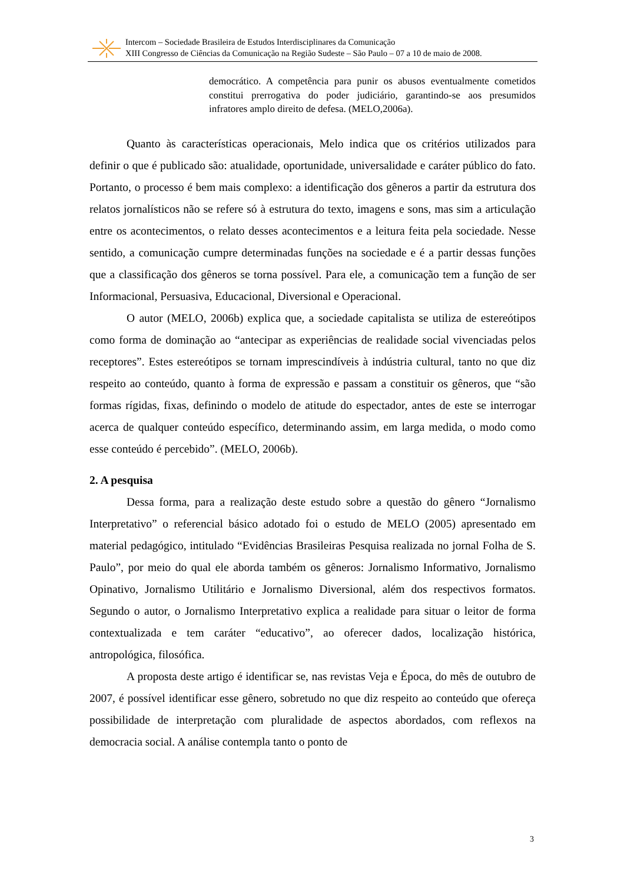Intercom – Sociedade Brasileira de Estudos Interdisciplinares da Comunicação
XIII Congresso de Ciências da Comunicação na Região Sudeste – São Paulo – 07 a 10 de maio de 2008.
democrático. A competência para punir os abusos eventualmente cometidos constitui prerrogativa do poder judiciário, garantindo-se aos presumidos infratores amplo direito de defesa. (MELO,2006a).
Quanto às características operacionais, Melo indica que os critérios utilizados para definir o que é publicado são: atualidade, oportunidade, universalidade e caráter público do fato. Portanto, o processo é bem mais complexo: a identificação dos gêneros a partir da estrutura dos relatos jornalísticos não se refere só à estrutura do texto, imagens e sons, mas sim a articulação entre os acontecimentos, o relato desses acontecimentos e a leitura feita pela sociedade. Nesse sentido, a comunicação cumpre determinadas funções na sociedade e é a partir dessas funções que a classificação dos gêneros se torna possível. Para ele, a comunicação tem a função de ser Informacional, Persuasiva, Educacional, Diversional e Operacional.
O autor (MELO, 2006b) explica que, a sociedade capitalista se utiliza de estereótipos como forma de dominação ao “antecipar as experiências de realidade social vivenciadas pelos receptores”. Estes estereótipos se tornam imprescindíveis à indústria cultural, tanto no que diz respeito ao conteúdo, quanto à forma de expressão e passam a constituir os gêneros, que “são formas rígidas, fixas, definindo o modelo de atitude do espectador, antes de este se interrogar acerca de qualquer conteúdo específico, determinando assim, em larga medida, o modo como esse conteúdo é percebido”. (MELO, 2006b).
2. A pesquisa
Dessa forma, para a realização deste estudo sobre a questão do gênero “Jornalismo Interpretativo” o referencial básico adotado foi o estudo de MELO (2005) apresentado em material pedagógico, intitulado “Evidências Brasileiras Pesquisa realizada no jornal Folha de S. Paulo”, por meio do qual ele aborda também os gêneros: Jornalismo Informativo, Jornalismo Opinativo, Jornalismo Utilitário e Jornalismo Diversional, além dos respectivos formatos. Segundo o autor, o Jornalismo Interpretativo explica a realidade para situar o leitor de forma contextualizada e tem caráter “educativo”, ao oferecer dados, localização histórica, antropológica, filosófica.
A proposta deste artigo é identificar se, nas revistas Veja e Época, do mês de outubro de 2007, é possível identificar esse gênero, sobretudo no que diz respeito ao conteúdo que ofereça possibilidade de interpretação com pluralidade de aspectos abordados, com reflexos na democracia social. A análise contempla tanto o ponto de
3